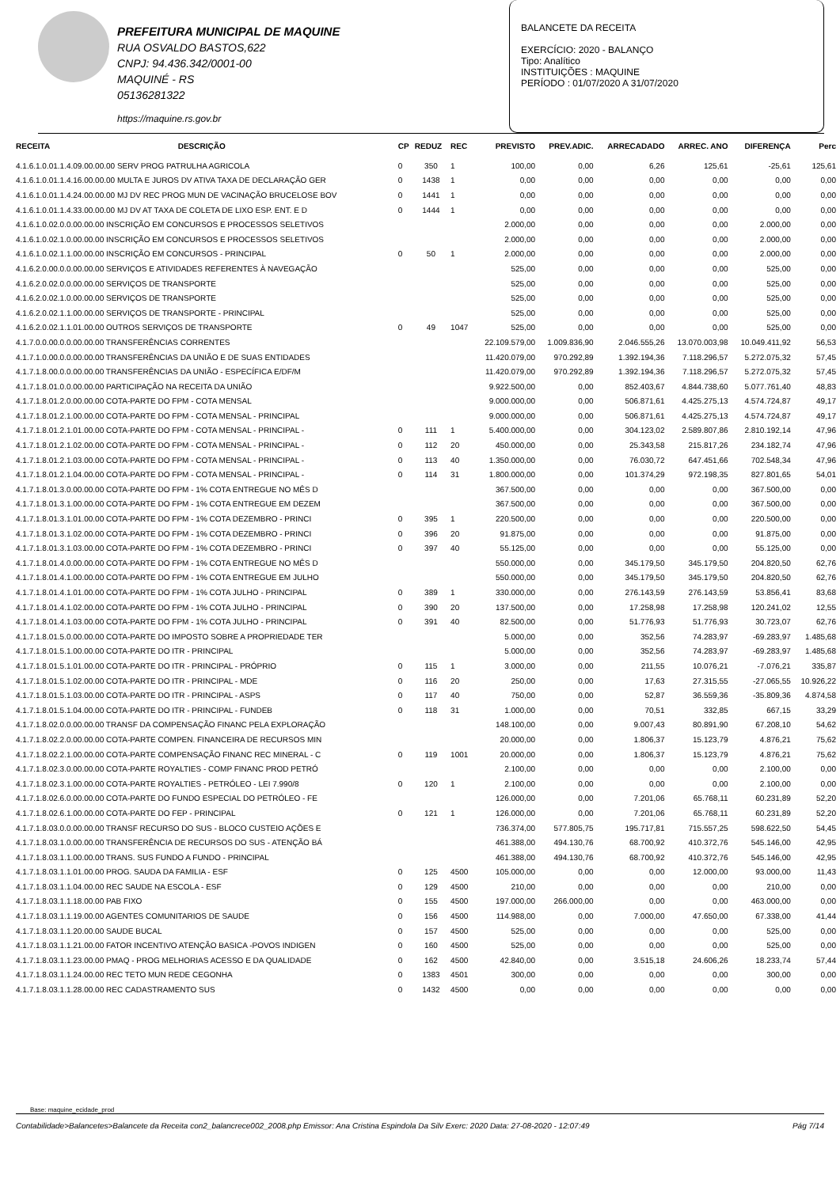PREFEITURA MUNICIPAL DE MAQUINE
RUA OSVALDO BASTOS,622
CNPJ: 94.436.342/0001-00
MAQUINÉ - RS
05136281322
https://maquine.rs.gov.br
BALANCETE DA RECEITA
EXERCÍCIO: 2020 - BALANÇO
Tipo: Analítico
INSTITUIÇÕES : MAQUINE
PERÍODO : 01/07/2020 A 31/07/2020
| RECEITA | DESCRIÇÃO | CP | REDUZ | REC | PREVISTO | PREV.ADIC. | ARRECADADO | ARREC. ANO | DIFERENÇA | Perc |
| --- | --- | --- | --- | --- | --- | --- | --- | --- | --- | --- |
| 4.1.6.1.0.01.1.4.09.00.00.00 SERV PROG PATRULHA AGRICOLA | | 0 | 350 | 1 | 100,00 | 0,00 | 6,26 | 125,61 | -25,61 | 125,61 |
| 4.1.6.1.0.01.1.4.16.00.00.00 MULTA E JUROS DV ATIVA TAXA DE DECLARAÇÃO GER | | 0 | 1438 | 1 | 0,00 | 0,00 | 0,00 | 0,00 | 0,00 | 0,00 |
| 4.1.6.1.0.01.1.4.24.00.00.00 MJ DV REC PROG MUN DE VACINAÇÃO BRUCELOSE BOV | | 0 | 1441 | 1 | 0,00 | 0,00 | 0,00 | 0,00 | 0,00 | 0,00 |
| 4.1.6.1.0.01.1.4.33.00.00.00 MJ DV AT TAXA DE COLETA DE LIXO ESP. ENT. E D | | 0 | 1444 | 1 | 0,00 | 0,00 | 0,00 | 0,00 | 0,00 | 0,00 |
| 4.1.6.1.0.02.0.0.00.00.00 INSCRIÇÃO EM CONCURSOS E PROCESSOS SELETIVOS | | | | | 2.000,00 | 0,00 | 0,00 | 0,00 | 2.000,00 | 0,00 |
| 4.1.6.1.0.02.1.0.00.00.00 INSCRIÇÃO EM CONCURSOS E PROCESSOS SELETIVOS | | | | | 2.000,00 | 0,00 | 0,00 | 0,00 | 2.000,00 | 0,00 |
| 4.1.6.1.0.02.1.1.00.00.00 INSCRIÇÃO EM CONCURSOS - PRINCIPAL | | 0 | 50 | 1 | 2.000,00 | 0,00 | 0,00 | 0,00 | 2.000,00 | 0,00 |
| 4.1.6.2.0.00.0.0.00.00.00 SERVIÇOS E ATIVIDADES REFERENTES À NAVEGAÇÃO | | | | | 525,00 | 0,00 | 0,00 | 0,00 | 525,00 | 0,00 |
| 4.1.6.2.0.02.0.0.00.00.00 SERVIÇOS DE TRANSPORTE | | | | | 525,00 | 0,00 | 0,00 | 0,00 | 525,00 | 0,00 |
| 4.1.6.2.0.02.1.0.00.00.00 SERVIÇOS DE TRANSPORTE | | | | | 525,00 | 0,00 | 0,00 | 0,00 | 525,00 | 0,00 |
| 4.1.6.2.0.02.1.1.00.00.00 SERVIÇOS DE TRANSPORTE - PRINCIPAL | | | | | 525,00 | 0,00 | 0,00 | 0,00 | 525,00 | 0,00 |
| 4.1.6.2.0.02.1.1.01.00.00 OUTROS SERVIÇOS DE TRANSPORTE | | 0 | 49 | 1047 | 525,00 | 0,00 | 0,00 | 0,00 | 525,00 | 0,00 |
| 4.1.7.0.0.00.0.0.00.00.00 TRANSFERÊNCIAS CORRENTES | | | | | 22.109.579,00 | 1.009.836,90 | 2.046.555,26 | 13.070.003,98 | 10.049.411,92 | 56,53 |
| 4.1.7.1.0.00.0.0.00.00.00 TRANSFERÊNCIAS DA UNIÃO E DE SUAS ENTIDADES | | | | | 11.420.079,00 | 970.292,89 | 1.392.194,36 | 7.118.296,57 | 5.272.075,32 | 57,45 |
| 4.1.7.1.8.00.0.0.00.00.00 TRANSFERÊNCIAS DA UNIÃO - ESPECÍFICA E/DF/M | | | | | 11.420.079,00 | 970.292,89 | 1.392.194,36 | 7.118.296,57 | 5.272.075,32 | 57,45 |
| 4.1.7.1.8.01.0.0.00.00.00 PARTICIPAÇÃO NA RECEITA DA UNIÃO | | | | | 9.922.500,00 | 0,00 | 852.403,67 | 4.844.738,60 | 5.077.761,40 | 48,83 |
| 4.1.7.1.8.01.2.0.00.00.00 COTA-PARTE DO FPM - COTA MENSAL | | | | | 9.000.000,00 | 0,00 | 506.871,61 | 4.425.275,13 | 4.574.724,87 | 49,17 |
| 4.1.7.1.8.01.2.1.00.00.00 COTA-PARTE DO FPM - COTA MENSAL - PRINCIPAL | | | | | 9.000.000,00 | 0,00 | 506.871,61 | 4.425.275,13 | 4.574.724,87 | 49,17 |
| 4.1.7.1.8.01.2.1.01.00.00 COTA-PARTE DO FPM - COTA MENSAL - PRINCIPAL - | | 0 | 111 | 1 | 5.400.000,00 | 0,00 | 304.123,02 | 2.589.807,86 | 2.810.192,14 | 47,96 |
| 4.1.7.1.8.01.2.1.02.00.00 COTA-PARTE DO FPM - COTA MENSAL - PRINCIPAL - | | 0 | 112 | 20 | 450.000,00 | 0,00 | 25.343,58 | 215.817,26 | 234.182,74 | 47,96 |
| 4.1.7.1.8.01.2.1.03.00.00 COTA-PARTE DO FPM - COTA MENSAL - PRINCIPAL - | | 0 | 113 | 40 | 1.350.000,00 | 0,00 | 76.030,72 | 647.451,66 | 702.548,34 | 47,96 |
| 4.1.7.1.8.01.2.1.04.00.00 COTA-PARTE DO FPM - COTA MENSAL - PRINCIPAL - | | 0 | 114 | 31 | 1.800.000,00 | 0,00 | 101.374,29 | 972.198,35 | 827.801,65 | 54,01 |
| 4.1.7.1.8.01.3.0.00.00.00 COTA-PARTE DO FPM - 1% COTA ENTREGUE NO MÊS D | | | | | 367.500,00 | 0,00 | 0,00 | 0,00 | 367.500,00 | 0,00 |
| 4.1.7.1.8.01.3.1.00.00.00 COTA-PARTE DO FPM - 1% COTA ENTREGUE EM DEZEM | | | | | 367.500,00 | 0,00 | 0,00 | 0,00 | 367.500,00 | 0,00 |
| 4.1.7.1.8.01.3.1.01.00.00 COTA-PARTE DO FPM - 1% COTA DEZEMBRO - PRINCI | | 0 | 395 | 1 | 220.500,00 | 0,00 | 0,00 | 0,00 | 220.500,00 | 0,00 |
| 4.1.7.1.8.01.3.1.02.00.00 COTA-PARTE DO FPM - 1% COTA DEZEMBRO - PRINCI | | 0 | 396 | 20 | 91.875,00 | 0,00 | 0,00 | 0,00 | 91.875,00 | 0,00 |
| 4.1.7.1.8.01.3.1.03.00.00 COTA-PARTE DO FPM - 1% COTA DEZEMBRO - PRINCI | | 0 | 397 | 40 | 55.125,00 | 0,00 | 0,00 | 0,00 | 55.125,00 | 0,00 |
| 4.1.7.1.8.01.4.0.00.00.00 COTA-PARTE DO FPM - 1% COTA ENTREGUE NO MÊS D | | | | | 550.000,00 | 0,00 | 345.179,50 | 345.179,50 | 204.820,50 | 62,76 |
| 4.1.7.1.8.01.4.1.00.00.00 COTA-PARTE DO FPM - 1% COTA ENTREGUE EM JULHO | | | | | 550.000,00 | 0,00 | 345.179,50 | 345.179,50 | 204.820,50 | 62,76 |
| 4.1.7.1.8.01.4.1.01.00.00 COTA-PARTE DO FPM - 1% COTA JULHO - PRINCIPAL | | 0 | 389 | 1 | 330.000,00 | 0,00 | 276.143,59 | 276.143,59 | 53.856,41 | 83,68 |
| 4.1.7.1.8.01.4.1.02.00.00 COTA-PARTE DO FPM - 1% COTA JULHO - PRINCIPAL | | 0 | 390 | 20 | 137.500,00 | 0,00 | 17.258,98 | 17.258,98 | 120.241,02 | 12,55 |
| 4.1.7.1.8.01.4.1.03.00.00 COTA-PARTE DO FPM - 1% COTA JULHO - PRINCIPAL | | 0 | 391 | 40 | 82.500,00 | 0,00 | 51.776,93 | 51.776,93 | 30.723,07 | 62,76 |
| 4.1.7.1.8.01.5.0.00.00.00 COTA-PARTE DO IMPOSTO SOBRE A PROPRIEDADE TER | | | | | 5.000,00 | 0,00 | 352,56 | 74.283,97 | -69.283,97 | 1.485,68 |
| 4.1.7.1.8.01.5.1.00.00.00 COTA-PARTE DO ITR - PRINCIPAL | | | | | 5.000,00 | 0,00 | 352,56 | 74.283,97 | -69.283,97 | 1.485,68 |
| 4.1.7.1.8.01.5.1.01.00.00 COTA-PARTE DO ITR - PRINCIPAL - PRÓPRIO | | 0 | 115 | 1 | 3.000,00 | 0,00 | 211,55 | 10.076,21 | -7.076,21 | 335,87 |
| 4.1.7.1.8.01.5.1.02.00.00 COTA-PARTE DO ITR - PRINCIPAL - MDE | | 0 | 116 | 20 | 250,00 | 0,00 | 17,63 | 27.315,55 | -27.065,55 | 10.926,22 |
| 4.1.7.1.8.01.5.1.03.00.00 COTA-PARTE DO ITR - PRINCIPAL - ASPS | | 0 | 117 | 40 | 750,00 | 0,00 | 52,87 | 36.559,36 | -35.809,36 | 4.874,58 |
| 4.1.7.1.8.01.5.1.04.00.00 COTA-PARTE DO ITR - PRINCIPAL - FUNDEB | | 0 | 118 | 31 | 1.000,00 | 0,00 | 70,51 | 332,85 | 667,15 | 33,29 |
| 4.1.7.1.8.02.0.0.00.00.00 TRANSF DA COMPENSAÇÃO FINANC PELA EXPLORAÇÃO | | | | | 148.100,00 | 0,00 | 9.007,43 | 80.891,90 | 67.208,10 | 54,62 |
| 4.1.7.1.8.02.2.0.00.00.00 COTA-PARTE COMPEN. FINANCEIRA DE RECURSOS MIN | | | | | 20.000,00 | 0,00 | 1.806,37 | 15.123,79 | 4.876,21 | 75,62 |
| 4.1.7.1.8.02.2.1.00.00.00 COTA-PARTE COMPENSAÇÃO FINANC REC MINERAL - C | | 0 | 119 | 1001 | 20.000,00 | 0,00 | 1.806,37 | 15.123,79 | 4.876,21 | 75,62 |
| 4.1.7.1.8.02.3.0.00.00.00 COTA-PARTE ROYALTIES - COMP FINANC PROD PETRÓ | | | | | 2.100,00 | 0,00 | 0,00 | 0,00 | 2.100,00 | 0,00 |
| 4.1.7.1.8.02.3.1.00.00.00 COTA-PARTE ROYALTIES - PETRÓLEO - LEI 7.990/8 | | 0 | 120 | 1 | 2.100,00 | 0,00 | 0,00 | 0,00 | 2.100,00 | 0,00 |
| 4.1.7.1.8.02.6.0.00.00.00 COTA-PARTE DO FUNDO ESPECIAL DO PETRÓLEO - FE | | | | | 126.000,00 | 0,00 | 7.201,06 | 65.768,11 | 60.231,89 | 52,20 |
| 4.1.7.1.8.02.6.1.00.00.00 COTA-PARTE DO FEP - PRINCIPAL | | 0 | 121 | 1 | 126.000,00 | 0,00 | 7.201,06 | 65.768,11 | 60.231,89 | 52,20 |
| 4.1.7.1.8.03.0.0.00.00.00 TRANSF RECURSO DO SUS - BLOCO CUSTEIO AÇÕES E | | | | | 736.374,00 | 577.805,75 | 195.717,81 | 715.557,25 | 598.622,50 | 54,45 |
| 4.1.7.1.8.03.1.0.00.00.00 TRANSFERÊNCIA DE RECURSOS DO SUS - ATENÇÃO BÁ | | | | | 461.388,00 | 494.130,76 | 68.700,92 | 410.372,76 | 545.146,00 | 42,95 |
| 4.1.7.1.8.03.1.1.00.00.00 TRANS. SUS FUNDO A FUNDO - PRINCIPAL | | | | | 461.388,00 | 494.130,76 | 68.700,92 | 410.372,76 | 545.146,00 | 42,95 |
| 4.1.7.1.8.03.1.1.01.00.00 PROG. SAUDA DA FAMILIA - ESF | | 0 | 125 | 4500 | 105.000,00 | 0,00 | 0,00 | 12.000,00 | 93.000,00 | 11,43 |
| 4.1.7.1.8.03.1.1.04.00.00 REC SAUDE NA ESCOLA - ESF | | 0 | 129 | 4500 | 210,00 | 0,00 | 0,00 | 0,00 | 210,00 | 0,00 |
| 4.1.7.1.8.03.1.1.18.00.00 PAB FIXO | | 0 | 155 | 4500 | 197.000,00 | 266.000,00 | 0,00 | 0,00 | 463.000,00 | 0,00 |
| 4.1.7.1.8.03.1.1.19.00.00 AGENTES COMUNITARIOS DE SAUDE | | 0 | 156 | 4500 | 114.988,00 | 0,00 | 7.000,00 | 47.650,00 | 67.338,00 | 41,44 |
| 4.1.7.1.8.03.1.1.20.00.00 SAUDE BUCAL | | 0 | 157 | 4500 | 525,00 | 0,00 | 0,00 | 0,00 | 525,00 | 0,00 |
| 4.1.7.1.8.03.1.1.21.00.00 FATOR INCENTIVO ATENÇÃO BASICA -POVOS INDIGEN | | 0 | 160 | 4500 | 525,00 | 0,00 | 0,00 | 0,00 | 525,00 | 0,00 |
| 4.1.7.1.8.03.1.1.23.00.00 PMAQ - PROG MELHORIAS ACESSO E DA QUALIDADE | | 0 | 162 | 4500 | 42.840,00 | 0,00 | 3.515,18 | 24.606,26 | 18.233,74 | 57,44 |
| 4.1.7.1.8.03.1.1.24.00.00 REC TETO MUN REDE CEGONHA | | 0 | 1383 | 4501 | 300,00 | 0,00 | 0,00 | 0,00 | 300,00 | 0,00 |
| 4.1.7.1.8.03.1.1.28.00.00 REC CADASTRAMENTO SUS | | 0 | 1432 | 4500 | 0,00 | 0,00 | 0,00 | 0,00 | 0,00 | 0,00 |
Base: maquine_ecidade_prod
Contabilidade>Balancetes>Balancete da Receita con2_balancrece002_2008.php Emissor: Ana Cristina Espindola Da Silv Exerc: 2020 Data: 27-08-2020 - 12:07:49 Pág 7/14